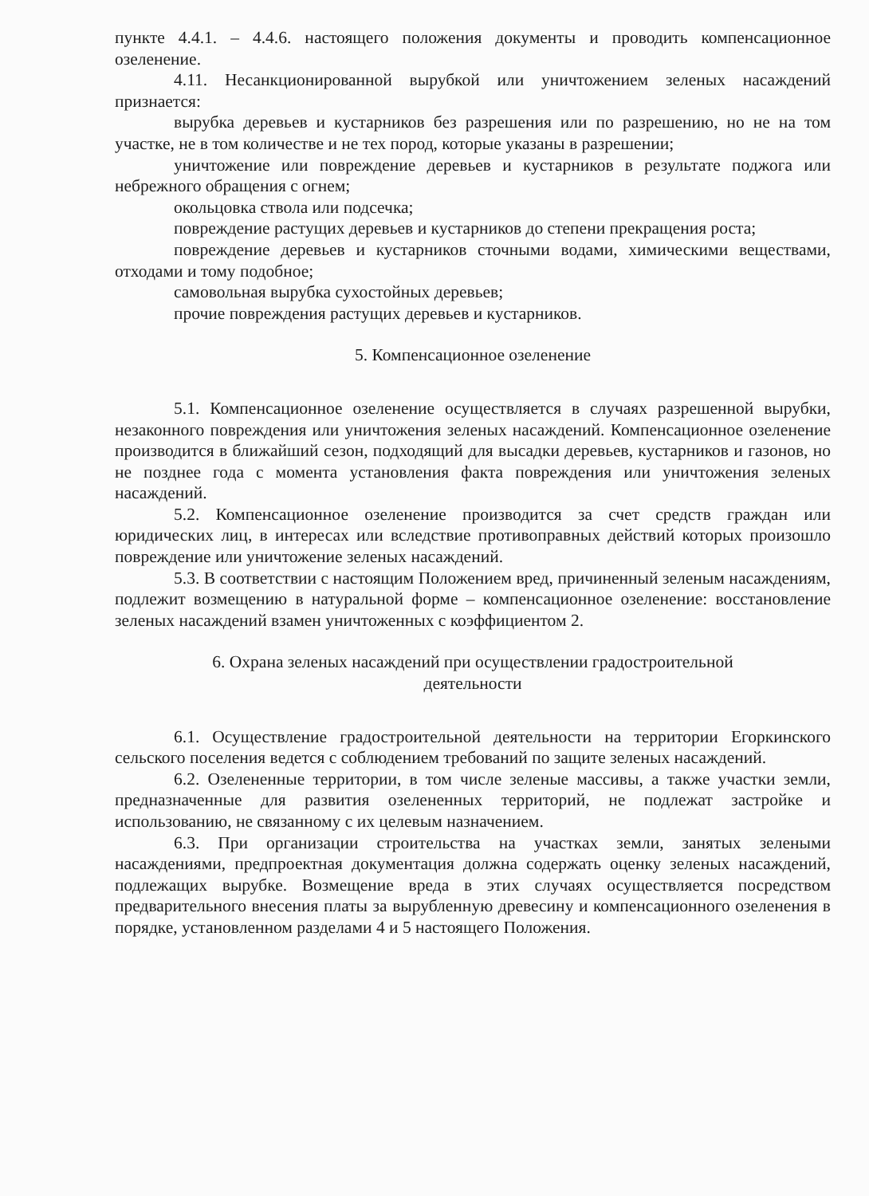пункте 4.4.1. – 4.4.6. настоящего положения документы и проводить компенсационное озеленение.
4.11. Несанкционированной вырубкой или уничтожением зеленых насаждений признается:
вырубка деревьев и кустарников без разрешения или по разрешению, но не на том участке, не в том количестве и не тех пород, которые указаны в разрешении;
уничтожение или повреждение деревьев и кустарников в результате поджога или небрежного обращения с огнем;
окольцовка ствола или подсечка;
повреждение растущих деревьев и кустарников до степени прекращения роста;
повреждение деревьев и кустарников сточными водами, химическими веществами, отходами и тому подобное;
самовольная вырубка сухостойных деревьев;
прочие повреждения растущих деревьев и кустарников.
5. Компенсационное озеленение
5.1. Компенсационное озеленение осуществляется в случаях разрешенной вырубки, незаконного повреждения или уничтожения зеленых насаждений. Компенсационное озеленение производится в ближайший сезон, подходящий для высадки деревьев, кустарников и газонов, но не позднее года с момента установления факта повреждения или уничтожения зеленых насаждений.
5.2. Компенсационное озеленение производится за счет средств граждан или юридических лиц, в интересах или вследствие противоправных действий которых произошло повреждение или уничтожение зеленых насаждений.
5.3. В соответствии с настоящим Положением вред, причиненный зеленым насаждениям, подлежит возмещению в натуральной форме – компенсационное озеленение: восстановление зеленых насаждений взамен уничтоженных с коэффициентом 2.
6. Охрана зеленых насаждений при осуществлении градостроительной
деятельности
6.1. Осуществление градостроительной деятельности на территории Егоркинского сельского поселения ведется с соблюдением требований по защите зеленых насаждений.
6.2. Озелененные территории, в том числе зеленые массивы, а также участки земли, предназначенные для развития озелененных территорий, не подлежат застройке и использованию, не связанному с их целевым назначением.
6.3. При организации строительства на участках земли, занятых зелеными насаждениями, предпроектная документация должна содержать оценку зеленых насаждений, подлежащих вырубке. Возмещение вреда в этих случаях осуществляется посредством предварительного внесения платы за вырубленную древесину и компенсационного озеленения в порядке, установленном разделами 4 и 5 настоящего Положения.